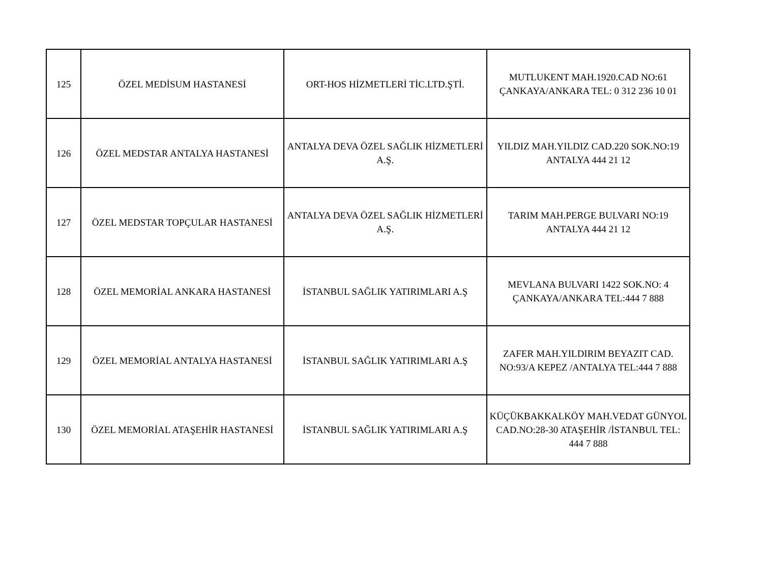| 125 | ÖZEL MEDİSUM HASTANESİ | ORT-HOS HİZMETLERİ TİC.LTD.ŞTİ. | MUTLUKENT MAH.1920.CAD NO:61 ÇANKAYA/ANKARA TEL: 0 312 236 10 01 |
| 126 | ÖZEL MEDSTAR ANTALYA HASTANESİ | ANTALYA DEVA ÖZEL SAĞLIK HİZMETLERİ A.Ş. | YILDIZ MAH.YILDIZ CAD.220 SOK.NO:19 ANTALYA 444 21 12 |
| 127 | ÖZEL MEDSTAR TOPÇULAR HASTANESİ | ANTALYA DEVA ÖZEL SAĞLIK HİZMETLERİ A.Ş. | TARIM MAH.PERGE BULVARI NO:19 ANTALYA 444 21 12 |
| 128 | ÖZEL MEMORİAL ANKARA HASTANESİ | İSTANBUL SAĞLIK YATIRIMLARI A.Ş | MEVLANA BULVARI 1422 SOK.NO: 4 ÇANKAYA/ANKARA TEL:444 7 888 |
| 129 | ÖZEL MEMORİAL ANTALYA HASTANESİ | İSTANBUL SAĞLIK YATIRIMLARI A.Ş | ZAFER MAH.YILDIRIM BEYAZIT CAD. NO:93/A KEPEZ /ANTALYA TEL:444 7 888 |
| 130 | ÖZEL MEMORİAL ATAŞEHİR HASTANESİ | İSTANBUL SAĞLIK YATIRIMLARI A.Ş | KÜÇÜKBAKKALKÖY MAH.VEDAT GÜNYOL CAD.NO:28-30 ATAŞEHİR /İSTANBUL TEL: 444 7 888 |